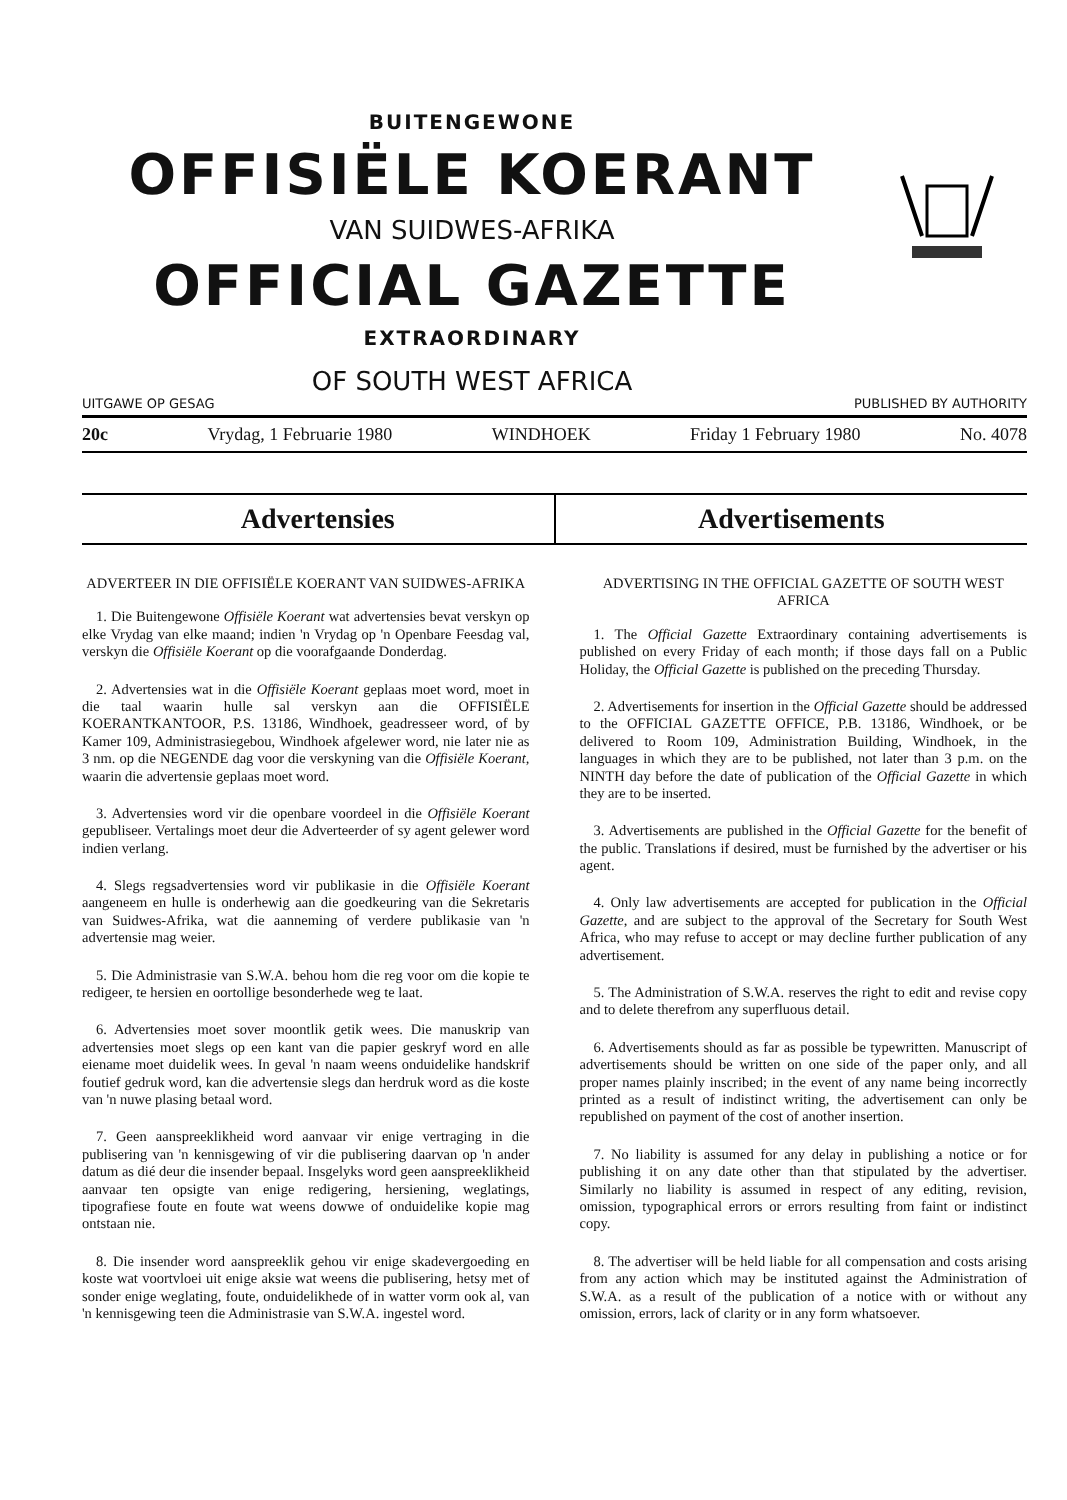BUITENGEWONE
OFFISIËLE KOERANT
VAN SUIDWES-AFRIKA
OFFICIAL GAZETTE
EXTRAORDINARY
OF SOUTH WEST AFRICA
UITGAWE OP GESAG PUBLISHED BY AUTHORITY
20c Vrydag, 1 Februarie 1980 WINDHOEK Friday 1 February 1980 No. 4078
Advertensies Advertisements
ADVERTEER IN DIE OFFISIËLE KOERANT VAN SUIDWES-AFRIKA
1. Die Buitengewone Offisiële Koerant wat advertensies bevat verskyn op elke Vrydag van elke maand; indien 'n Vrydag op 'n Openbare Feesdag val, verskyn die Offisiële Koerant op die voorafgaande Donderdag.
2. Advertensies wat in die Offisiële Koerant geplaas moet word, moet in die taal waarin hulle sal verskyn aan die OFFISIËLE KOERANTKANTOOR, P.S. 13186, Windhoek, geadresseer word, of by Kamer 109, Administrasiegebou, Windhoek afgelewer word, nie later nie as 3 nm. op die NEGENDE dag voor die verskyning van die Offisiële Koerant, waarin die advertensie geplaas moet word.
3. Advertensies word vir die openbare voordeel in die Offisiële Koerant gepubliseer. Vertalings moet deur die Adverteerder of sy agent gelewer word indien verlang.
4. Slegs regsadvertensies word vir publikasie in die Offisiële Koerant aangeneem en hulle is onderhewig aan die goedkeuring van die Sekretaris van Suidwes-Afrika, wat die aanneming of verdere publikasie van 'n advertensie mag weier.
5. Die Administrasie van S.W.A. behou hom die reg voor om die kopie te redigeer, te hersien en oortollige besonderhede weg te laat.
6. Advertensies moet sover moontlik getik wees. Die manuskrip van advertensies moet slegs op een kant van die papier geskryf word en alle eiename moet duidelik wees. In geval 'n naam weens onduidelike handskrif foutief gedruk word, kan die advertensie slegs dan herdruk word as die koste van 'n nuwe plasing betaal word.
7. Geen aanspreeklikheid word aanvaar vir enige vertraging in die publisering van 'n kennisgewing of vir die publisering daarvan op 'n ander datum as dié deur die insender bepaal. Insgelyks word geen aanspreeklikheid aanvaar ten opsigte van enige redigering, hersiening, weglatings, tipografiese foute en foute wat weens dowwe of onduidelike kopie mag ontstaan nie.
8. Die insender word aanspreeklik gehou vir enige skadevergoeding en koste wat voortvloei uit enige aksie wat weens die publisering, hetsy met of sonder enige weglating, foute, onduidelikhede of in watter vorm ook al, van 'n kennisgewing teen die Administrasie van S.W.A. ingestel word.
ADVERTISING IN THE OFFICIAL GAZETTE OF SOUTH WEST AFRICA
1. The Official Gazette Extraordinary containing advertisements is published on every Friday of each month; if those days fall on a Public Holiday, the Official Gazette is published on the preceding Thursday.
2. Advertisements for insertion in the Official Gazette should be addressed to the OFFICIAL GAZETTE OFFICE, P.B. 13186, Windhoek, or be delivered to Room 109, Administration Building, Windhoek, in the languages in which they are to be published, not later than 3 p.m. on the NINTH day before the date of publication of the Official Gazette in which they are to be inserted.
3. Advertisements are published in the Official Gazette for the benefit of the public. Translations if desired, must be furnished by the advertiser or his agent.
4. Only law advertisements are accepted for publication in the Official Gazette, and are subject to the approval of the Secretary for South West Africa, who may refuse to accept or may decline further publication of any advertisement.
5. The Administration of S.W.A. reserves the right to edit and revise copy and to delete therefrom any superfluous detail.
6. Advertisements should as far as possible be typewritten. Manuscript of advertisements should be written on one side of the paper only, and all proper names plainly inscribed; in the event of any name being incorrectly printed as a result of indistinct writing, the advertisement can only be republished on payment of the cost of another insertion.
7. No liability is assumed for any delay in publishing a notice or for publishing it on any date other than that stipulated by the advertiser. Similarly no liability is assumed in respect of any editing, revision, omission, typographical errors or errors resulting from faint or indistinct copy.
8. The advertiser will be held liable for all compensation and costs arising from any action which may be instituted against the Administration of S.W.A. as a result of the publication of a notice with or without any omission, errors, lack of clarity or in any form whatsoever.